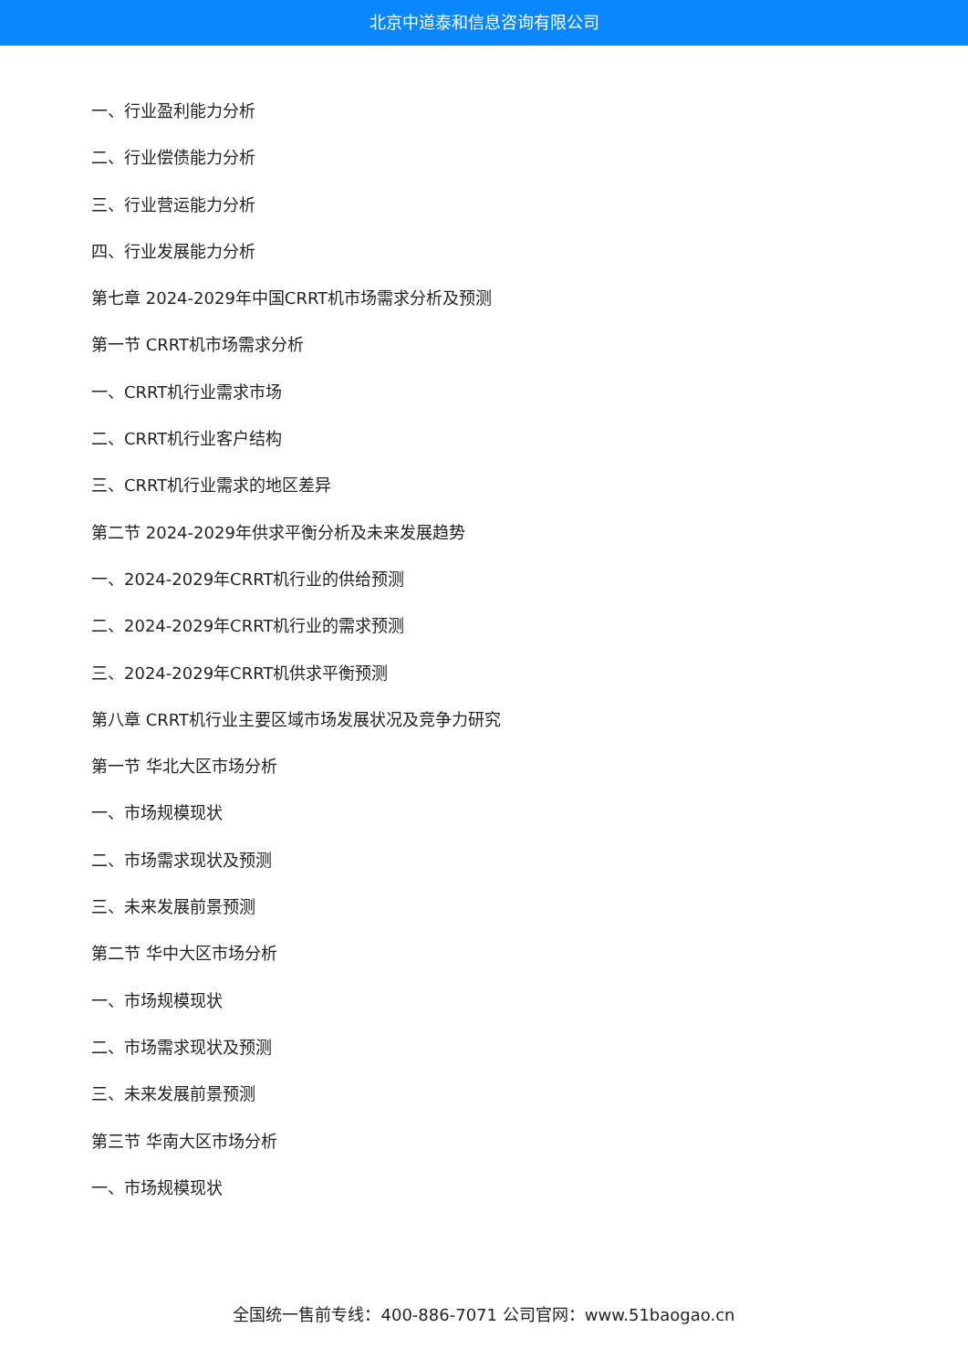北京中道泰和信息咨询有限公司
一、行业盈利能力分析
二、行业偿债能力分析
三、行业营运能力分析
四、行业发展能力分析
第七章 2024-2029年中国CRRT机市场需求分析及预测
第一节 CRRT机市场需求分析
一、CRRT机行业需求市场
二、CRRT机行业客户结构
三、CRRT机行业需求的地区差异
第二节 2024-2029年供求平衡分析及未来发展趋势
一、2024-2029年CRRT机行业的供给预测
二、2024-2029年CRRT机行业的需求预测
三、2024-2029年CRRT机供求平衡预测
第八章 CRRT机行业主要区域市场发展状况及竞争力研究
第一节 华北大区市场分析
一、市场规模现状
二、市场需求现状及预测
三、未来发展前景预测
第二节 华中大区市场分析
一、市场规模现状
二、市场需求现状及预测
三、未来发展前景预测
第三节 华南大区市场分析
一、市场规模现状
全国统一售前专线：400-886-7071 公司官网：www.51baogao.cn